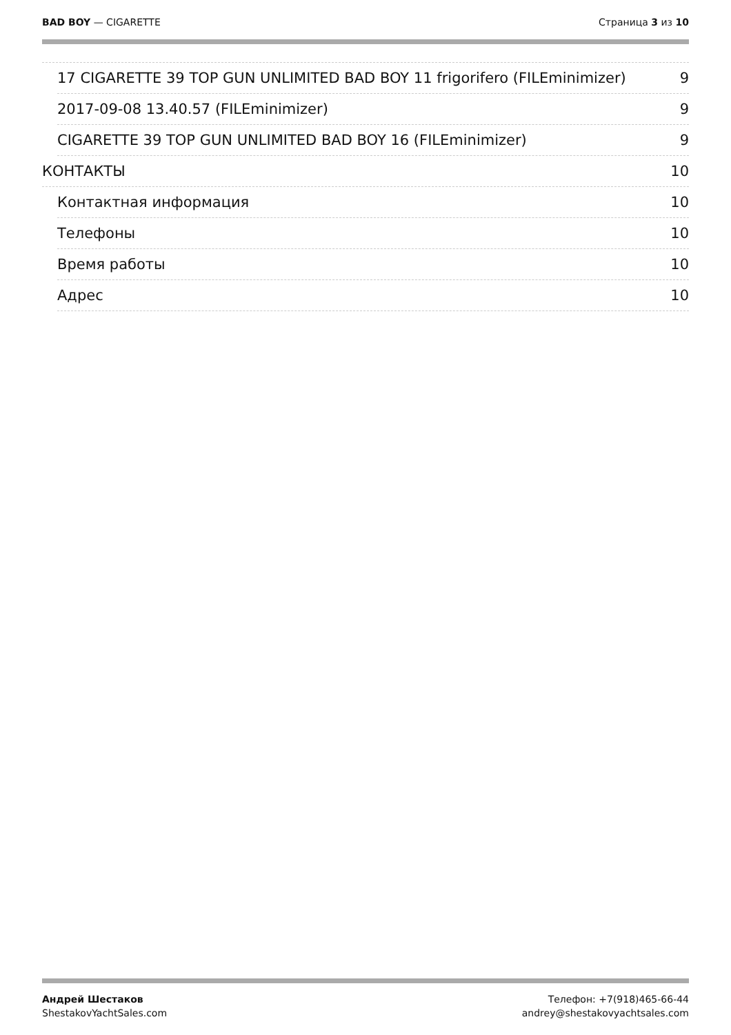BAD BOY — CIGARETTE Страница 3 из 10
17 CIGARETTE 39 TOP GUN UNLIMITED BAD BOY 11 frigorifero (FILEminimizer) 9
2017-09-08 13.40.57 (FILEminimizer) 9
CIGARETTE 39 TOP GUN UNLIMITED BAD BOY 16 (FILEminimizer) 9
КОНТАКТЫ 10
Контактная информация 10
Телефоны 10
Время работы 10
Адрес 10
Андрей Шестаков
ShestakovYachtSales.com
Телефон: +7(918)465-66-44
andrey@shestakovyachtsales.com